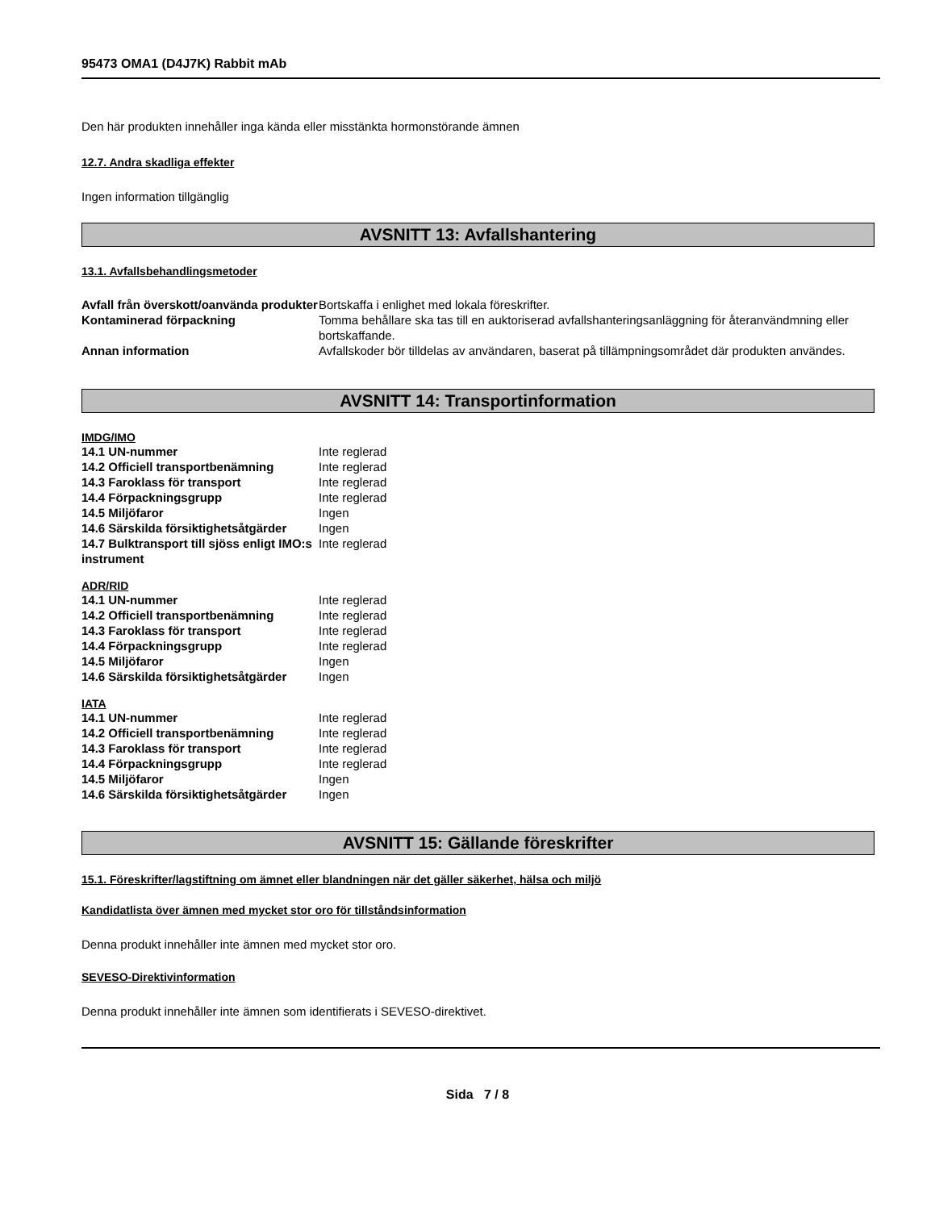95473 OMA1 (D4J7K) Rabbit mAb
Den här produkten innehåller inga kända eller misstänkta hormonstörande ämnen
12.7. Andra skadliga effekter
Ingen information tillgänglig
AVSNITT 13: Avfallshantering
13.1. Avfallsbehandlingsmetoder
| Avfall från överskott/oanvända produkter | Bortskaffa i enlighet med lokala föreskrifter. |
| Kontaminerad förpackning | Tomma behållare ska tas till en auktoriserad avfallshanteringsanläggning för återanvändmning eller bortskaffande. |
| Annan information | Avfallskoder bör tilldelas av användaren, baserat på tillämpningsområdet där produkten användes. |
AVSNITT 14: Transportinformation
IMDG/IMO
| 14.1 UN-nummer | Inte reglerad |
| 14.2 Officiell transportbenämning | Inte reglerad |
| 14.3 Faroklass för transport | Inte reglerad |
| 14.4 Förpackningsgrupp | Inte reglerad |
| 14.5 Miljöfaror | Ingen |
| 14.6 Särskilda försiktighetsåtgärder | Ingen |
| 14.7 Bulktransport till sjöss enligt IMO:s instrument | Inte reglerad |
ADR/RID
| 14.1 UN-nummer | Inte reglerad |
| 14.2 Officiell transportbenämning | Inte reglerad |
| 14.3 Faroklass för transport | Inte reglerad |
| 14.4 Förpackningsgrupp | Inte reglerad |
| 14.5 Miljöfaror | Ingen |
| 14.6 Särskilda försiktighetsåtgärder | Ingen |
IATA
| 14.1 UN-nummer | Inte reglerad |
| 14.2 Officiell transportbenämning | Inte reglerad |
| 14.3 Faroklass för transport | Inte reglerad |
| 14.4 Förpackningsgrupp | Inte reglerad |
| 14.5 Miljöfaror | Ingen |
| 14.6 Särskilda försiktighetsåtgärder | Ingen |
AVSNITT 15: Gällande föreskrifter
15.1. Föreskrifter/lagstiftning om ämnet eller blandningen när det gäller säkerhet, hälsa och miljö
Kandidatlista över ämnen med mycket stor oro för tillståndsinformation
Denna produkt innehåller inte ämnen med mycket stor oro.
SEVESO-Direktivinformation
Denna produkt innehåller inte ämnen som identifierats i SEVESO-direktivet.
Sida 7 / 8